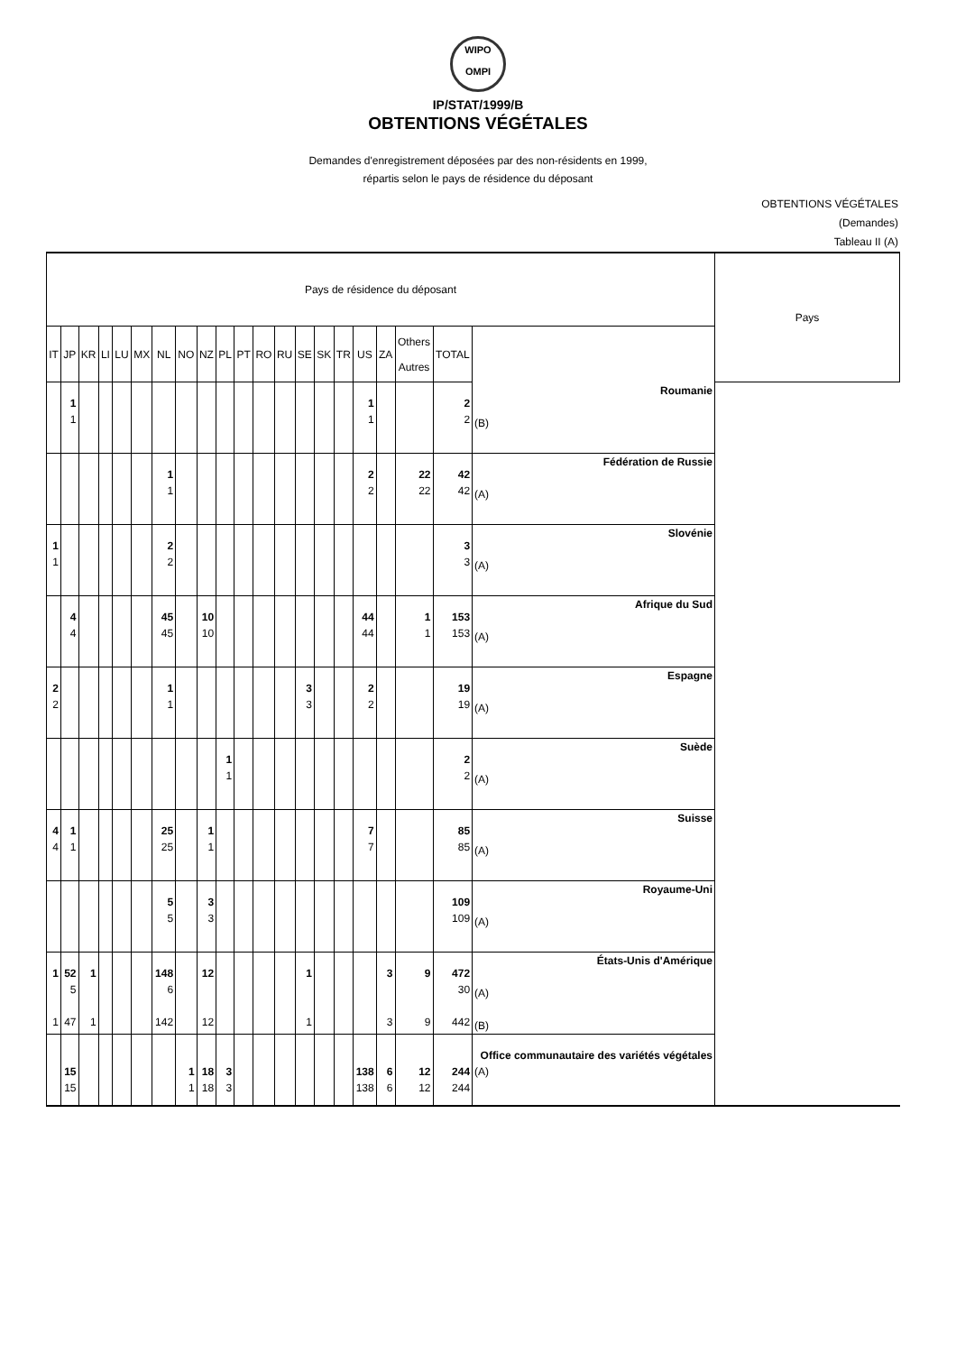WIPO
OMPI
IP/STAT/1999/B
OBTENTIONS VÉGÉTALES
Demandes d'enregistrement déposées par des non-résidents en 1999,
répartis selon le pays de résidence du déposant
OBTENTIONS VÉGÉTALES
(Demandes)
Tableau II (A)
| Pays de résidence du déposant | | | | | | | | | | | | | | | | | | | | | Pays |
| --- | --- | --- | --- | --- | --- | --- | --- | --- | --- | --- | --- | --- | --- | --- | --- | --- | --- | --- | --- | --- | --- |
| IT | JP | KR | LI | LU | MX | NL | NO | NZ | PL | PT | RO | RU | SE | SK | TR | US | ZA | Others Autres | TOTAL | | |
| | 1 1 | | | | | | | | | | | | | | | 1 1 | | | 2 2 | Roumanie (B) | |
| | | | | | | 1 1 | | | | | | | | | | 2 2 | | 22 22 | 42 42 | Fédération de Russie (A) | |
| 1 1 | | | | | | 2 2 | | | | | | | | | | | | | 3 3 | Slovénie (A) | |
| | 4 4 | | | | | 45 45 | | 10 10 | | | | | | | | 44 44 | | 1 1 | 153 153 | Afrique du Sud (A) | |
| 2 2 | | | | | | 1 1 | | | | | | | 3 3 | | | 2 2 | | | 19 19 | Espagne (A) | |
| | | | | | | | | | 1 1 | | | | | | | | | | 2 2 | Suède (A) | |
| 4 4 | 1 1 | | | | | 25 25 | | 1 1 | | | | | | | | 7 7 | | | 85 85 | Suisse (A) | |
| | | | | | | 5 5 | | 3 3 | | | | | | | | | | | 109 109 | Royaume-Uni (A) | |
| 1 1 | 52 5 47 | 1 1 | | | | 148 6 142 | | 12 12 | | | | | 1 1 | | | | 3 3 | 9 9 | 472 30 442 | États-Unis d'Amérique (A) (B) | |
| | 15 15 | | | | | | 1 1 | 18 18 | 3 3 | | | | | | | 138 138 | 6 6 | 12 12 | 244 244 | Office communautaire des variétés végétales (A) | |